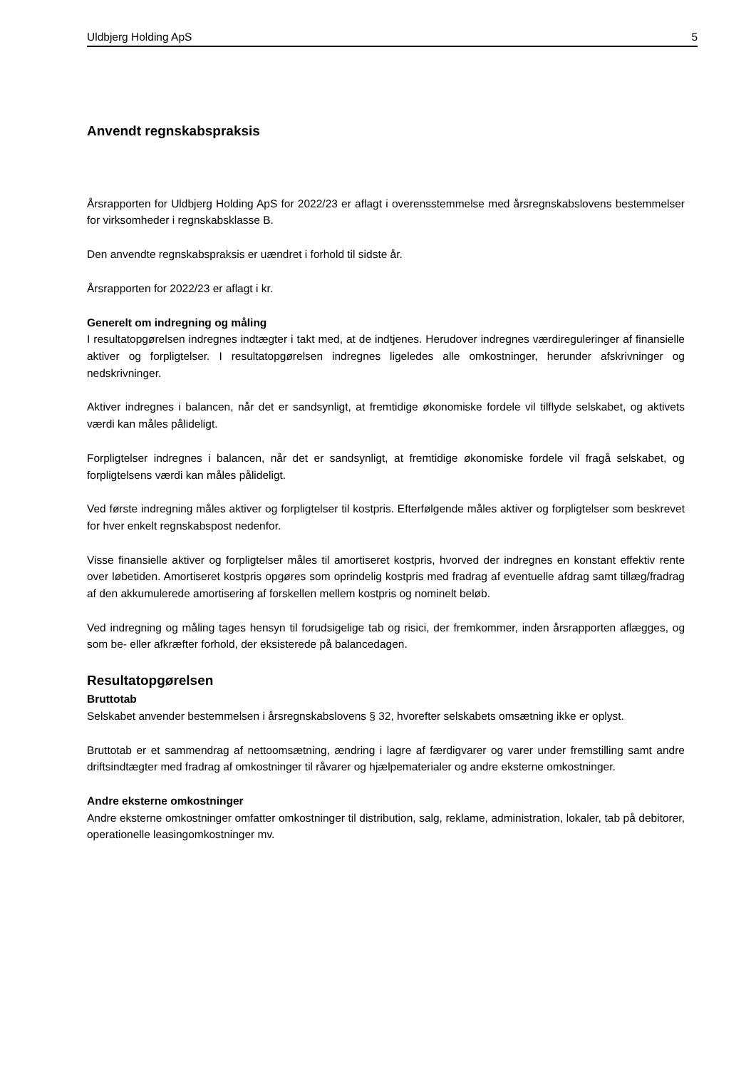Uldbjerg Holding ApS 5
Anvendt regnskabspraksis
Årsrapporten for Uldbjerg Holding ApS for 2022/23 er aflagt i overensstemmelse med årsregnskabslovens bestemmelser for virksomheder i regnskabsklasse B.
Den anvendte regnskabspraksis er uændret i forhold til sidste år.
Årsrapporten for 2022/23 er aflagt i kr.
Generelt om indregning og måling
I resultatopgørelsen indregnes indtægter i takt med, at de indtjenes. Herudover indregnes værdireguleringer af finansielle aktiver og forpligtelser. I resultatopgørelsen indregnes ligeledes alle omkostninger, herunder afskrivninger og nedskrivninger.
Aktiver indregnes i balancen, når det er sandsynligt, at fremtidige økonomiske fordele vil tilflyde selskabet, og aktivets værdi kan måles pålideligt.
Forpligtelser indregnes i balancen, når det er sandsynligt, at fremtidige økonomiske fordele vil fragå selskabet, og forpligtelsens værdi kan måles pålideligt.
Ved første indregning måles aktiver og forpligtelser til kostpris. Efterfølgende måles aktiver og forpligtelser som beskrevet for hver enkelt regnskabspost nedenfor.
Visse finansielle aktiver og forpligtelser måles til amortiseret kostpris, hvorved der indregnes en konstant effektiv rente over løbetiden. Amortiseret kostpris opgøres som oprindelig kostpris med fradrag af eventuelle afdrag samt tillæg/fradrag af den akkumulerede amortisering af forskellen mellem kostpris og nominelt beløb.
Ved indregning og måling tages hensyn til forudsigelige tab og risici, der fremkommer, inden årsrapporten aflægges, og som be- eller afkræfter forhold, der eksisterede på balancedagen.
Resultatopgørelsen
Bruttotab
Selskabet anvender bestemmelsen i årsregnskabslovens § 32, hvorefter selskabets omsætning ikke er oplyst.
Bruttotab er et sammendrag af nettoomsætning, ændring i lagre af færdigvarer og varer under fremstilling samt andre driftsindtægter med fradrag af omkostninger til råvarer og hjælpematerialer og andre eksterne omkostninger.
Andre eksterne omkostninger
Andre eksterne omkostninger omfatter omkostninger til distribution, salg, reklame, administration, lokaler, tab på debitorer, operationelle leasingomkostninger mv.